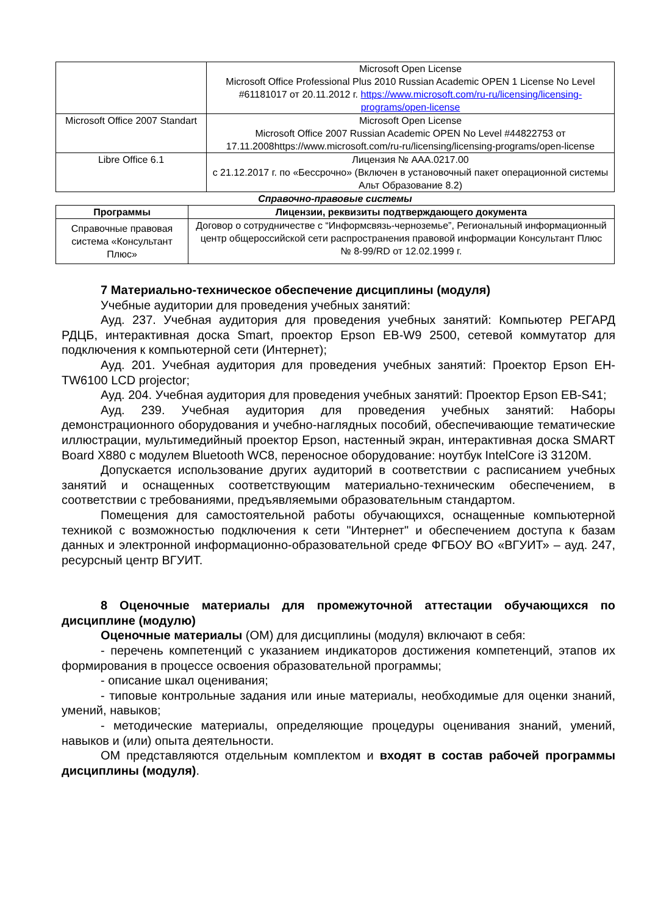| | Microsoft Open License Microsoft Office Professional Plus 2010 Russian Academic OPEN 1 License No Level #61181017 от 20.11.2012 г. https://www.microsoft.com/ru-ru/licensing/licensing-programs/open-license |
| Microsoft Office 2007 Standart | Microsoft Open License Microsoft Office 2007 Russian Academic OPEN No Level #44822753 от 17.11.2008https://www.microsoft.com/ru-ru/licensing/licensing-programs/open-license |
| Libre Office 6.1 | Лицензия № AAA.0217.00 с 21.12.2017 г. по «Бессрочно» (Включен в установочный пакет операционной системы Альт Образование 8.2) |
Справочно-правовые системы
| Программы | Лицензии, реквизиты подтверждающего документа |
| --- | --- |
| Справочные правовая система «Консультант Плюс» | Договор о сотрудничестве с “Информсвязь-черноземье”, Региональный информационный центр общероссийской сети распространения правовой информации Консультант Плюс № 8-99/RD от 12.02.1999 г. |
7 Материально-техническое обеспечение дисциплины (модуля)
Учебные аудитории для проведения учебных занятий:
Ауд. 237. Учебная аудитория для проведения учебных занятий: Компьютер РЕГАРД РДЦБ, интерактивная доска Smart, проектор Epson EB-W9 2500, сетевой коммутатор для подключения к компьютерной сети (Интернет);
Ауд. 201. Учебная аудитория для проведения учебных занятий: Проектор Epson EH-TW6100 LCD projector;
Ауд. 204. Учебная аудитория для проведения учебных занятий: Проектор Epson EB-S41;
Ауд. 239. Учебная аудитория для проведения учебных занятий: Наборы демонстрационного оборудования и учебно-наглядных пособий, обеспечивающие тематические иллюстрации, мультимедийный проектор Epson, настенный экран, интерактивная доска SMART Board X880 с модулем Bluetooth WC8, переносное оборудование: ноутбук IntelCore i3 3120M.
Допускается использование других аудиторий в соответствии с расписанием учебных занятий и оснащенных соответствующим материально-техническим обеспечением, в соответствии с требованиями, предъявляемыми образовательным стандартом.
Помещения для самостоятельной работы обучающихся, оснащенные компьютерной техникой с возможностью подключения к сети "Интернет" и обеспечением доступа к базам данных и электронной информационно-образовательной среде ФГБОУ ВО «ВГУИТ» – ауд. 247, ресурсный центр ВГУИТ.
8 Оценочные материалы для промежуточной аттестации обучающихся по дисциплине (модулю)
Оценочные материалы (ОМ) для дисциплины (модуля) включают в себя:
- перечень компетенций с указанием индикаторов достижения компетенций, этапов их формирования в процессе освоения образовательной программы;
- описание шкал оценивания;
- типовые контрольные задания или иные материалы, необходимые для оценки знаний, умений, навыков;
- методические материалы, определяющие процедуры оценивания знаний, умений, навыков и (или) опыта деятельности.
ОМ представляются отдельным комплектом и входят в состав рабочей программы дисциплины (модуля).